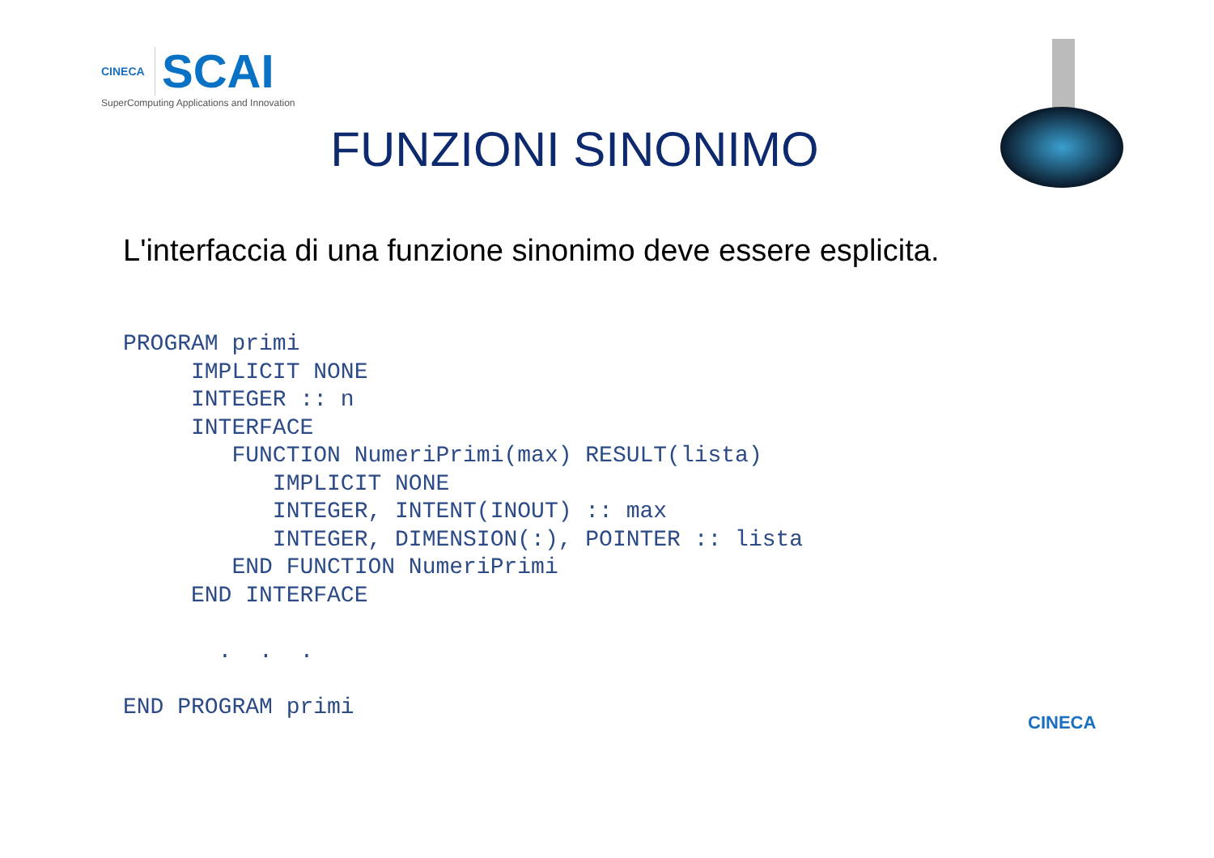CINECA
SCAI
SuperComputing Applications and Innovation
FUNZIONI SINONIMO
L'interfaccia di una funzione sinonimo deve essere esplicita.
PROGRAM primi
     IMPLICIT NONE
     INTEGER :: n
     INTERFACE
        FUNCTION NumeriPrimi(max) RESULT(lista)
           IMPLICIT NONE
           INTEGER, INTENT(INOUT) :: max
           INTEGER, DIMENSION(:), POINTER :: lista
        END FUNCTION NumeriPrimi
     END INTERFACE

       .  .  .

END PROGRAM primi
CINECA